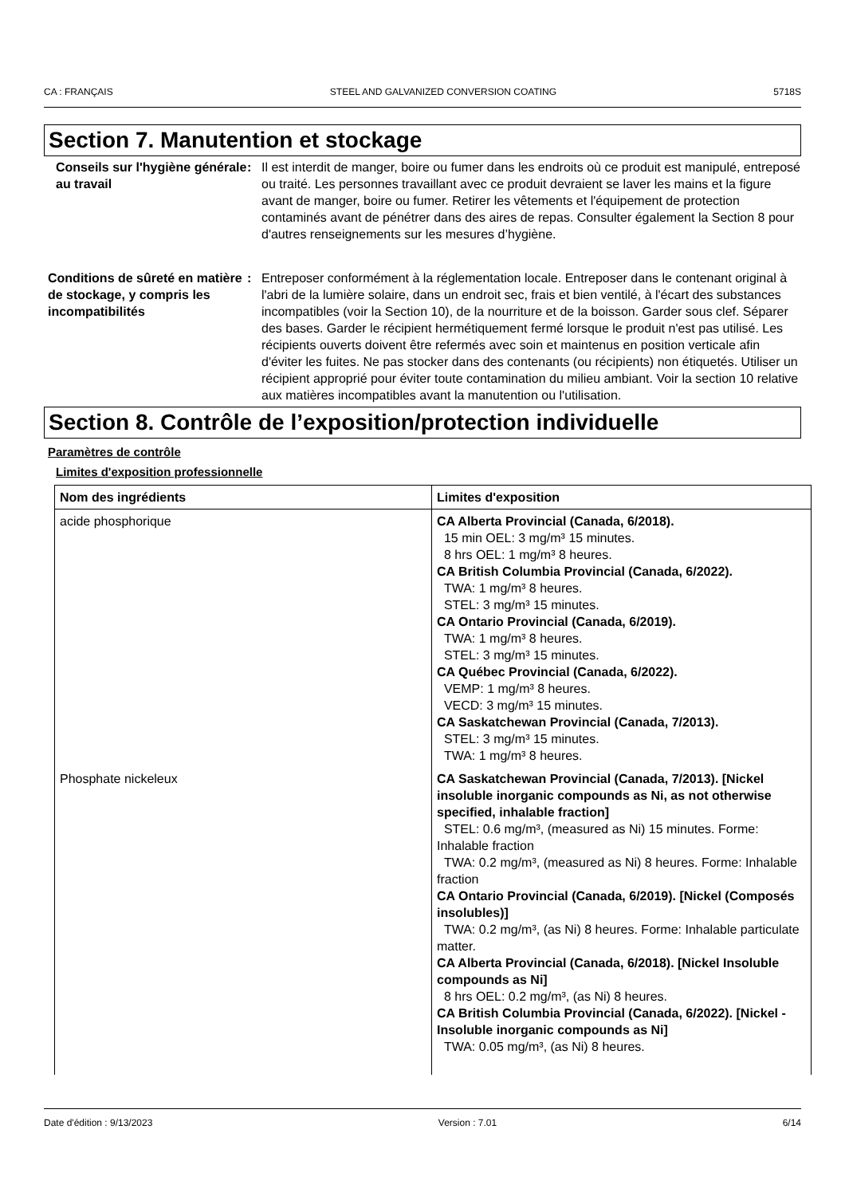CA : FRANÇAIS STEEL AND GALVANIZED CONVERSION COATING 5718S
Section 7. Manutention et stockage
Conseils sur l'hygiène générale au travail
: Il est interdit de manger, boire ou fumer dans les endroits où ce produit est manipulé, entreposé ou traité. Les personnes travaillant avec ce produit devraient se laver les mains et la figure avant de manger, boire ou fumer. Retirer les vêtements et l'équipement de protection contaminés avant de pénétrer dans des aires de repas. Consulter également la Section 8 pour d'autres renseignements sur les mesures d’hygiène.
Conditions de sûreté en matière de stockage, y compris les incompatibilités
: Entreposer conformément à la réglementation locale. Entreposer dans le contenant original à l'abri de la lumière solaire, dans un endroit sec, frais et bien ventilé, à l'écart des substances incompatibles (voir la Section 10), de la nourriture et de la boisson. Garder sous clef. Séparer des bases. Garder le récipient hermétiquement fermé lorsque le produit n'est pas utilisé. Les récipients ouverts doivent être refermés avec soin et maintenus en position verticale afin d'éviter les fuites. Ne pas stocker dans des contenants (ou récipients) non étiquetés. Utiliser un récipient approprié pour éviter toute contamination du milieu ambiant. Voir la section 10 relative aux matières incompatibles avant la manutention ou l'utilisation.
Section 8. Contrôle de l’exposition/protection individuelle
Paramètres de contrôle
Limites d'exposition professionnelle
| Nom des ingrédients | Limites d'exposition |
| --- | --- |
| acide phosphorique | CA Alberta Provincial (Canada, 6/2018). 15 min OEL: 3 mg/m³ 15 minutes. 8 hrs OEL: 1 mg/m³ 8 heures. CA British Columbia Provincial (Canada, 6/2022). TWA: 1 mg/m³ 8 heures. STEL: 3 mg/m³ 15 minutes. CA Ontario Provincial (Canada, 6/2019). TWA: 1 mg/m³ 8 heures. STEL: 3 mg/m³ 15 minutes. CA Québec Provincial (Canada, 6/2022). VEMP: 1 mg/m³ 8 heures. VECD: 3 mg/m³ 15 minutes. CA Saskatchewan Provincial (Canada, 7/2013). STEL: 3 mg/m³ 15 minutes. TWA: 1 mg/m³ 8 heures. |
| Phosphate nickeleux | CA Saskatchewan Provincial (Canada, 7/2013). [Nickel insoluble inorganic compounds as Ni, as not otherwise specified, inhalable fraction] STEL: 0.6 mg/m³, (measured as Ni) 15 minutes. Forme: Inhalable fraction TWA: 0.2 mg/m³, (measured as Ni) 8 heures. Forme: Inhalable fraction CA Ontario Provincial (Canada, 6/2019). [Nickel (Composés insolubles)] TWA: 0.2 mg/m³, (as Ni) 8 heures. Forme: Inhalable particulate matter. CA Alberta Provincial (Canada, 6/2018). [Nickel Insoluble compounds as Ni] 8 hrs OEL: 0.2 mg/m³, (as Ni) 8 heures. CA British Columbia Provincial (Canada, 6/2022). [Nickel - Insoluble inorganic compounds as Ni] TWA: 0.05 mg/m³, (as Ni) 8 heures. |
Date d'édition : 9/13/2023 Version : 7.01 6/14